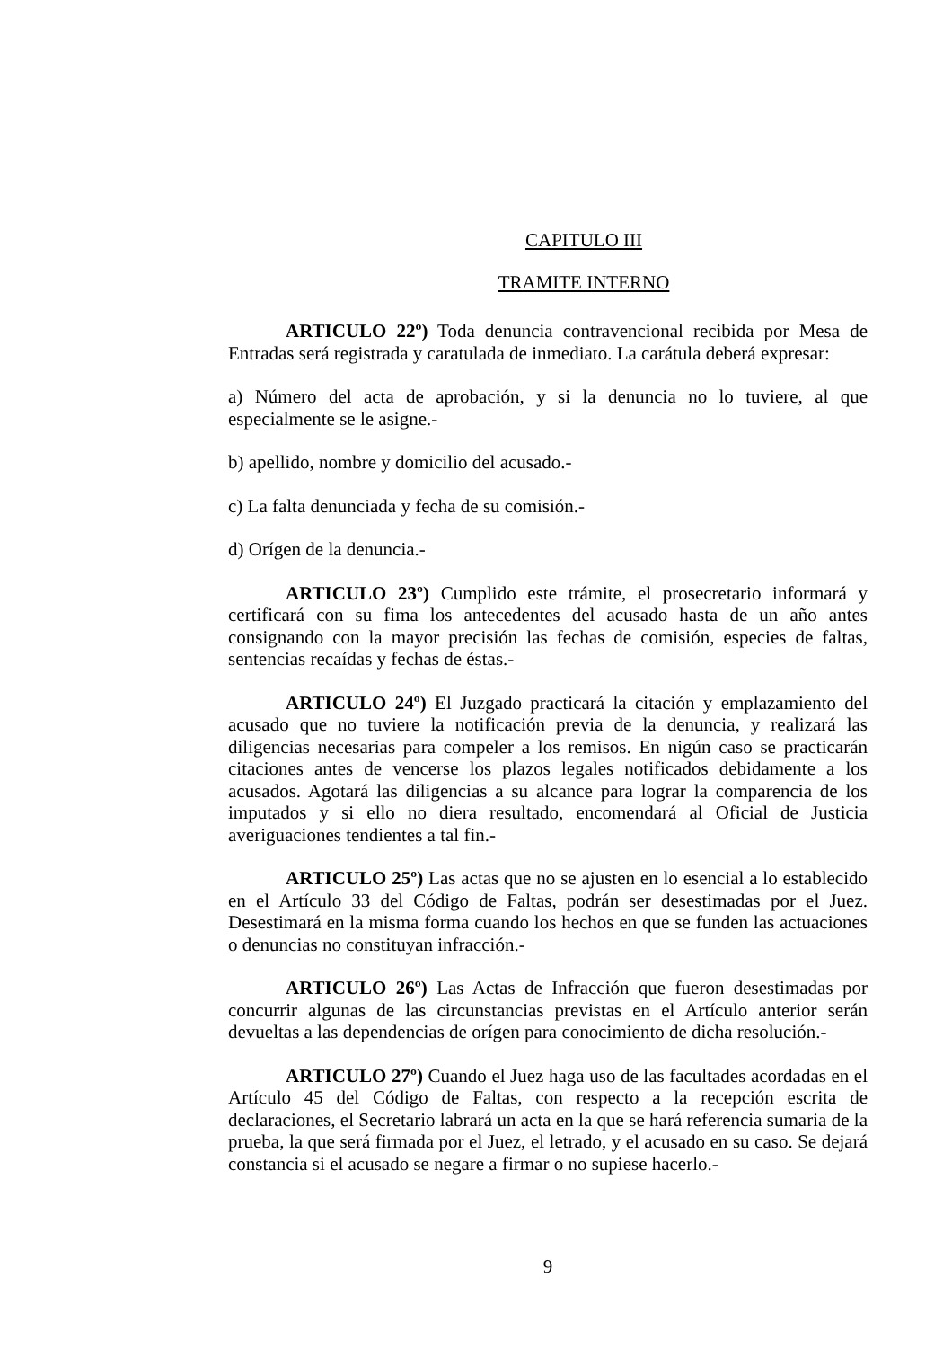CAPITULO III
TRAMITE INTERNO
ARTICULO 22º) Toda denuncia contravencional recibida por Mesa de Entradas será registrada y caratulada de inmediato. La carátula deberá expresar:
a) Número del acta de aprobación, y si la denuncia no lo tuviere, al que especialmente se le asigne.-
b) apellido, nombre y domicilio del acusado.-
c) La falta denunciada y fecha de su comisión.-
d) Orígen de la denuncia.-
ARTICULO 23º) Cumplido este trámite, el prosecretario informará y certificará con su fima los antecedentes del acusado hasta de un año antes consignando con la mayor precisión las fechas de comisión, especies de faltas, sentencias recaídas y fechas de éstas.-
ARTICULO 24º) El Juzgado practicará la citación y emplazamiento del acusado que no tuviere la notificación previa de la denuncia, y realizará las diligencias necesarias para compeler a los remisos. En nigún caso se practicarán citaciones antes de vencerse los plazos legales notificados debidamente a los acusados. Agotará las diligencias a su alcance para lograr la comparencia de los imputados y si ello no diera resultado, encomendará al Oficial de Justicia averiguaciones tendientes a tal fin.-
ARTICULO 25º) Las actas que no se ajusten en lo esencial a lo establecido en el Artículo 33 del Código de Faltas, podrán ser desestimadas por el Juez. Desestimará en la misma forma cuando los hechos en que se funden las actuaciones o denuncias no constituyan infracción.-
ARTICULO 26º) Las Actas de Infracción que fueron desestimadas por concurrir algunas de las circunstancias previstas en el Artículo anterior serán devueltas a las dependencias de orígen para conocimiento de dicha resolución.-
ARTICULO 27º) Cuando el Juez haga uso de las facultades acordadas en el Artículo 45 del Código de Faltas, con respecto a la recepción escrita de declaraciones, el Secretario labrará un acta en la que se hará referencia sumaria de la prueba, la que será firmada por el Juez, el letrado, y el acusado en su caso. Se dejará constancia si el acusado se negare a firmar o no supiese hacerlo.-
9